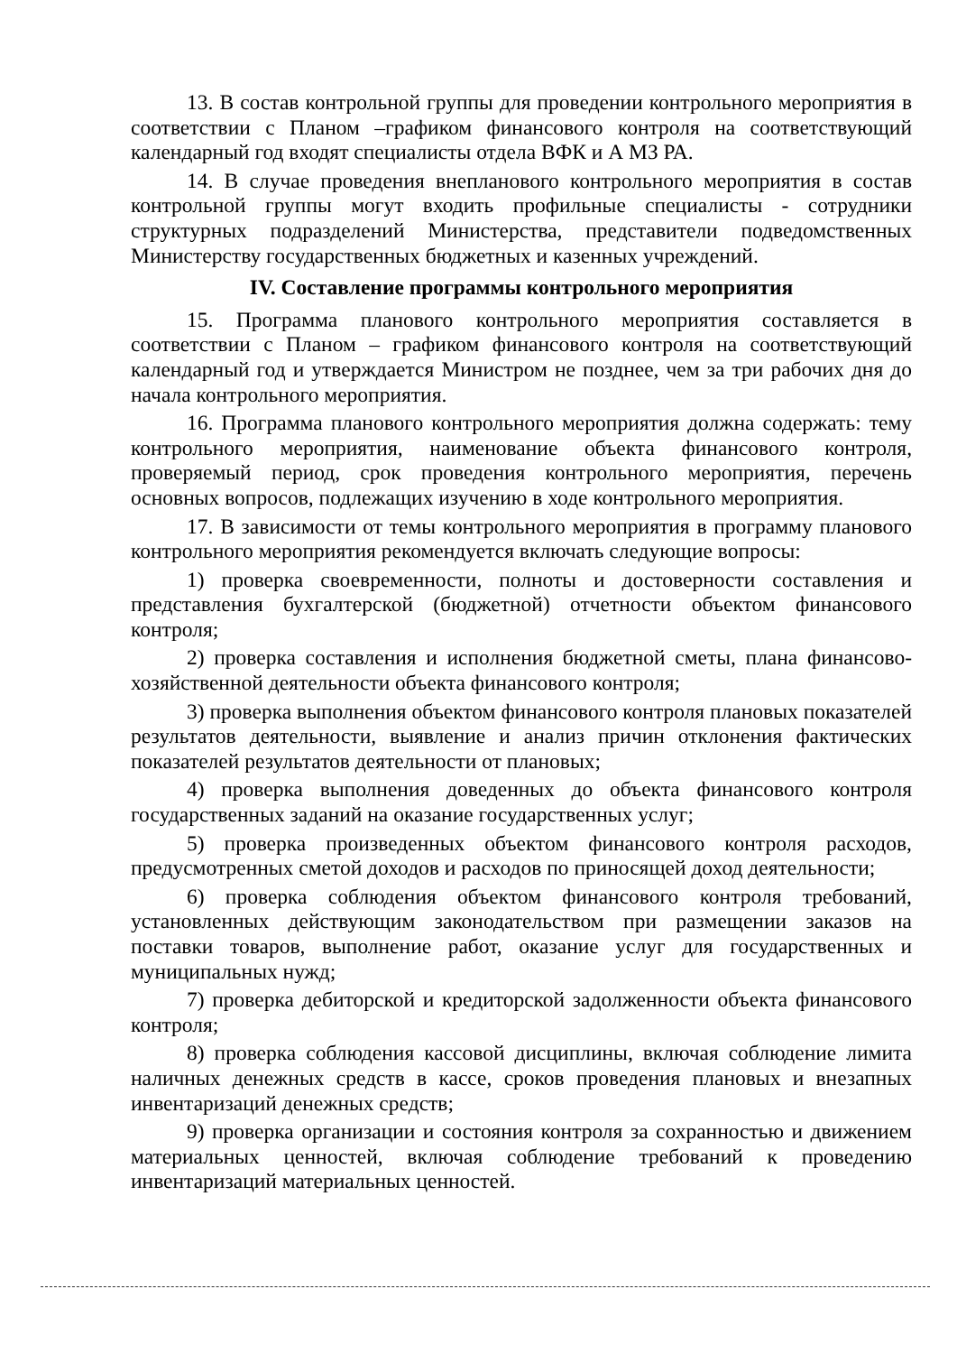13. В состав контрольной группы для проведении контрольного мероприятия в соответствии с Планом –графиком финансового контроля на соответствующий календарный год входят специалисты отдела ВФК и А МЗ РА.
14. В случае проведения внепланового контрольного мероприятия в состав контрольной группы могут входить профильные специалисты - сотрудники структурных подразделений Министерства, представители подведомственных Министерству государственных бюджетных и казенных учреждений.
IV. Составление программы контрольного мероприятия
15. Программа планового контрольного мероприятия составляется в соответствии с Планом – графиком финансового контроля на соответствующий календарный год и утверждается Министром не позднее, чем за три рабочих дня до начала контрольного мероприятия.
16. Программа планового контрольного мероприятия должна содержать: тему контрольного мероприятия, наименование объекта финансового контроля, проверяемый период, срок проведения контрольного мероприятия, перечень основных вопросов, подлежащих изучению в ходе контрольного мероприятия.
17. В зависимости от темы контрольного мероприятия в программу планового контрольного мероприятия рекомендуется включать следующие вопросы:
1) проверка своевременности, полноты и достоверности составления и представления бухгалтерской (бюджетной) отчетности объектом финансового контроля;
2) проверка составления и исполнения бюджетной сметы, плана финансово-хозяйственной деятельности объекта финансового контроля;
3) проверка выполнения объектом финансового контроля плановых показателей результатов деятельности, выявление и анализ причин отклонения фактических показателей результатов деятельности от плановых;
4) проверка выполнения доведенных до объекта финансового контроля государственных заданий на оказание государственных услуг;
5) проверка произведенных объектом финансового контроля расходов, предусмотренных сметой доходов и расходов по приносящей доход деятельности;
6) проверка соблюдения объектом финансового контроля требований, установленных действующим законодательством при размещении заказов на поставки товаров, выполнение работ, оказание услуг для государственных и муниципальных нужд;
7) проверка дебиторской и кредиторской задолженности объекта финансового контроля;
8) проверка соблюдения кассовой дисциплины, включая соблюдение лимита наличных денежных средств в кассе, сроков проведения плановых и внезапных инвентаризаций денежных средств;
9) проверка организации и состояния контроля за сохранностью и движением материальных ценностей, включая соблюдение требований к проведению инвентаризаций материальных ценностей.